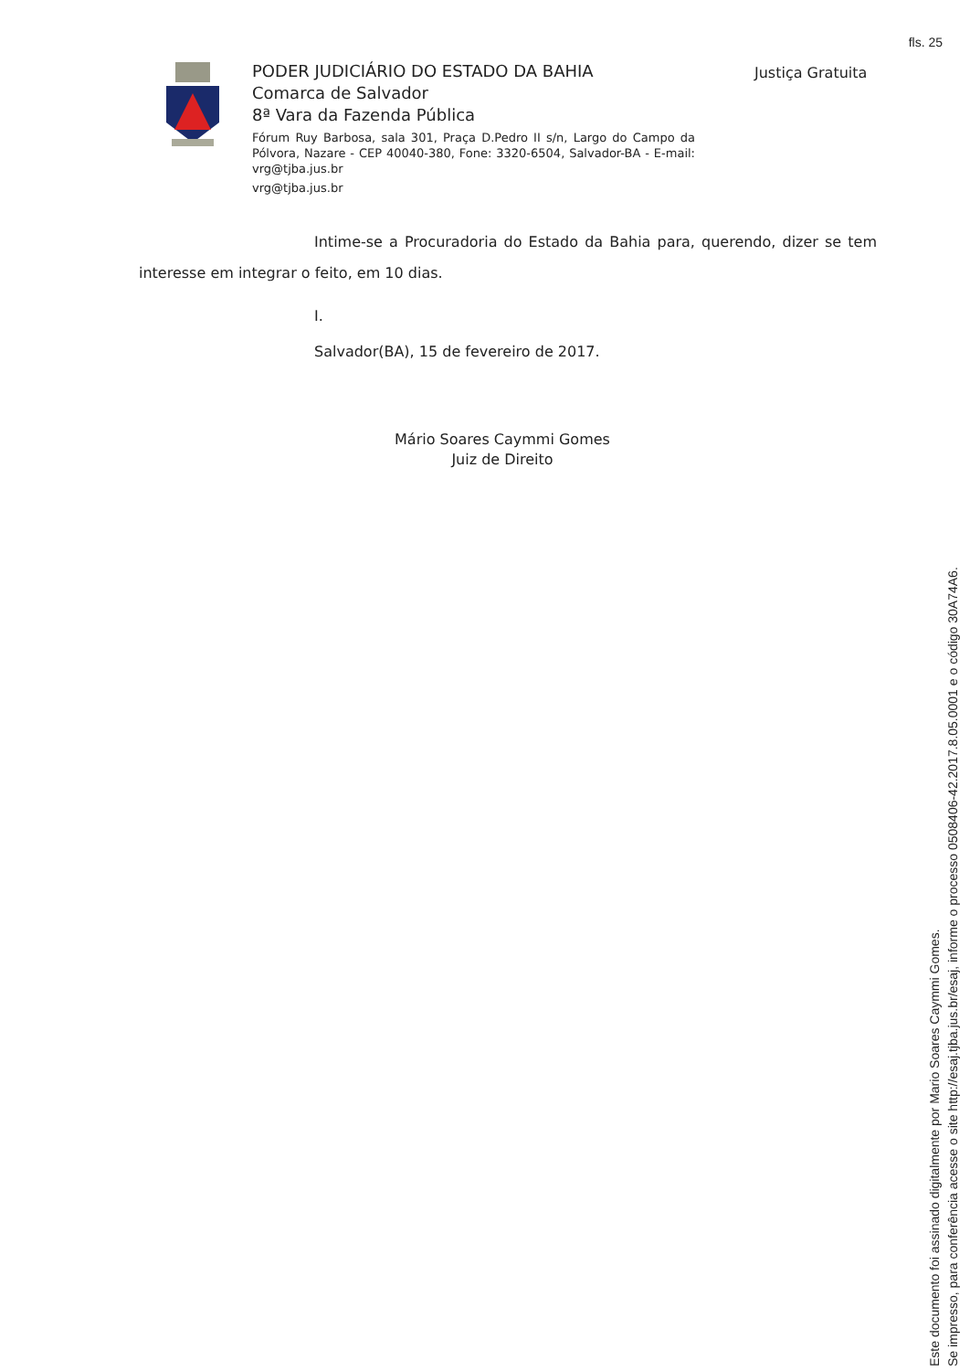fls. 25
PODER JUDICIÁRIO DO ESTADO DA BAHIA
Comarca de Salvador
8ª Vara da Fazenda Pública
Fórum Ruy Barbosa, sala 301, Praça D.Pedro II s/n, Largo do Campo da Pólvora, Nazare - CEP 40040-380, Fone: 3320-6504, Salvador-BA - E-mail: vrg@tjba.jus.br
vrg@tjba.jus.br
Justiça Gratuita
Intime-se a Procuradoria do Estado da Bahia para, querendo, dizer se tem interesse em integrar o feito, em 10 dias.
I.
Salvador(BA), 15 de fevereiro de 2017.
Mário Soares Caymmi Gomes
Juiz de Direito
Este documento foi assinado digitalmente por Mario Soares Caymmi Gomes.
Se impresso, para conferência acesse o site http://esaj.tjba.jus.br/esaj, informe o processo 0508406-42.2017.8.05.0001 e o código 30A74A6.